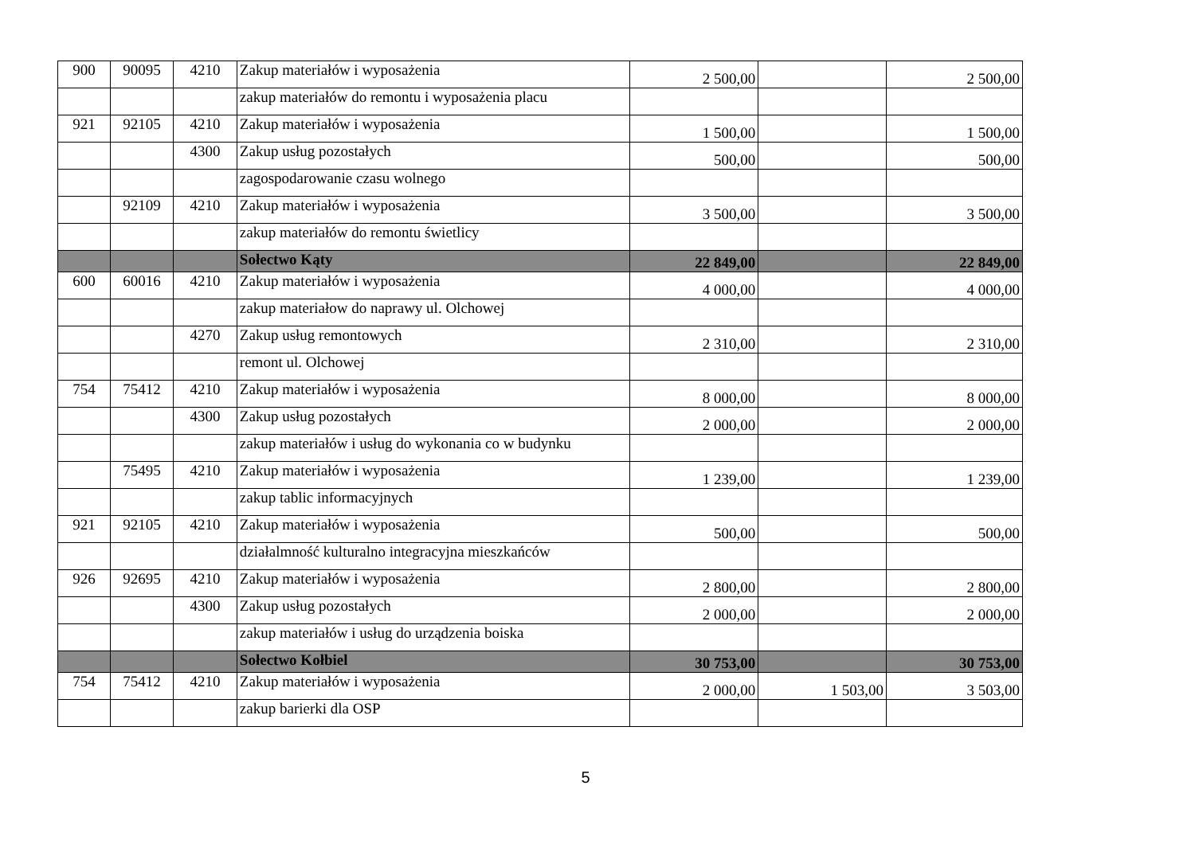| 900 | 90095 | 4210 | Zakup materiałów i wyposażenia | 2 500,00 | | 2 500,00 |
| | | | zakup materiałów do remontu i wyposażenia placu | | | |
| 921 | 92105 | 4210 | Zakup materiałów i wyposażenia | 1 500,00 | | 1 500,00 |
| | | 4300 | Zakup usług pozostałych | 500,00 | | 500,00 |
| | | | zagospodarowanie czasu wolnego | | | |
| | 92109 | 4210 | Zakup materiałów i wyposażenia | 3 500,00 | | 3 500,00 |
| | | | zakup materiałów do remontu świetlicy | | | |
| | | | Sołectwo Kąty | 22 849,00 | | 22 849,00 |
| 600 | 60016 | 4210 | Zakup materiałów i wyposażenia | 4 000,00 | | 4 000,00 |
| | | | zakup materiałow do naprawy ul. Olchowej | | | |
| | | 4270 | Zakup usług remontowych | 2 310,00 | | 2 310,00 |
| | | | remont ul. Olchowej | | | |
| 754 | 75412 | 4210 | Zakup materiałów i wyposażenia | 8 000,00 | | 8 000,00 |
| | | 4300 | Zakup usług pozostałych | 2 000,00 | | 2 000,00 |
| | | | zakup materiałów i usług do wykonania co w budynku | | | |
| | 75495 | 4210 | Zakup materiałów i wyposażenia | 1 239,00 | | 1 239,00 |
| | | | zakup tablic informacyjnych | | | |
| 921 | 92105 | 4210 | Zakup materiałów i wyposażenia | 500,00 | | 500,00 |
| | | | działalmność kulturalno integracyjna mieszkańców | | | |
| 926 | 92695 | 4210 | Zakup materiałów i wyposażenia | 2 800,00 | | 2 800,00 |
| | | 4300 | Zakup usług pozostałych | 2 000,00 | | 2 000,00 |
| | | | zakup materiałów i usług do urządzenia boiska | | | |
| | | | Sołectwo Kołbiel | 30 753,00 | | 30 753,00 |
| 754 | 75412 | 4210 | Zakup materiałów i wyposażenia | 2 000,00 | 1 503,00 | 3 503,00 |
| | | | zakup barierki dla OSP | | | |
5